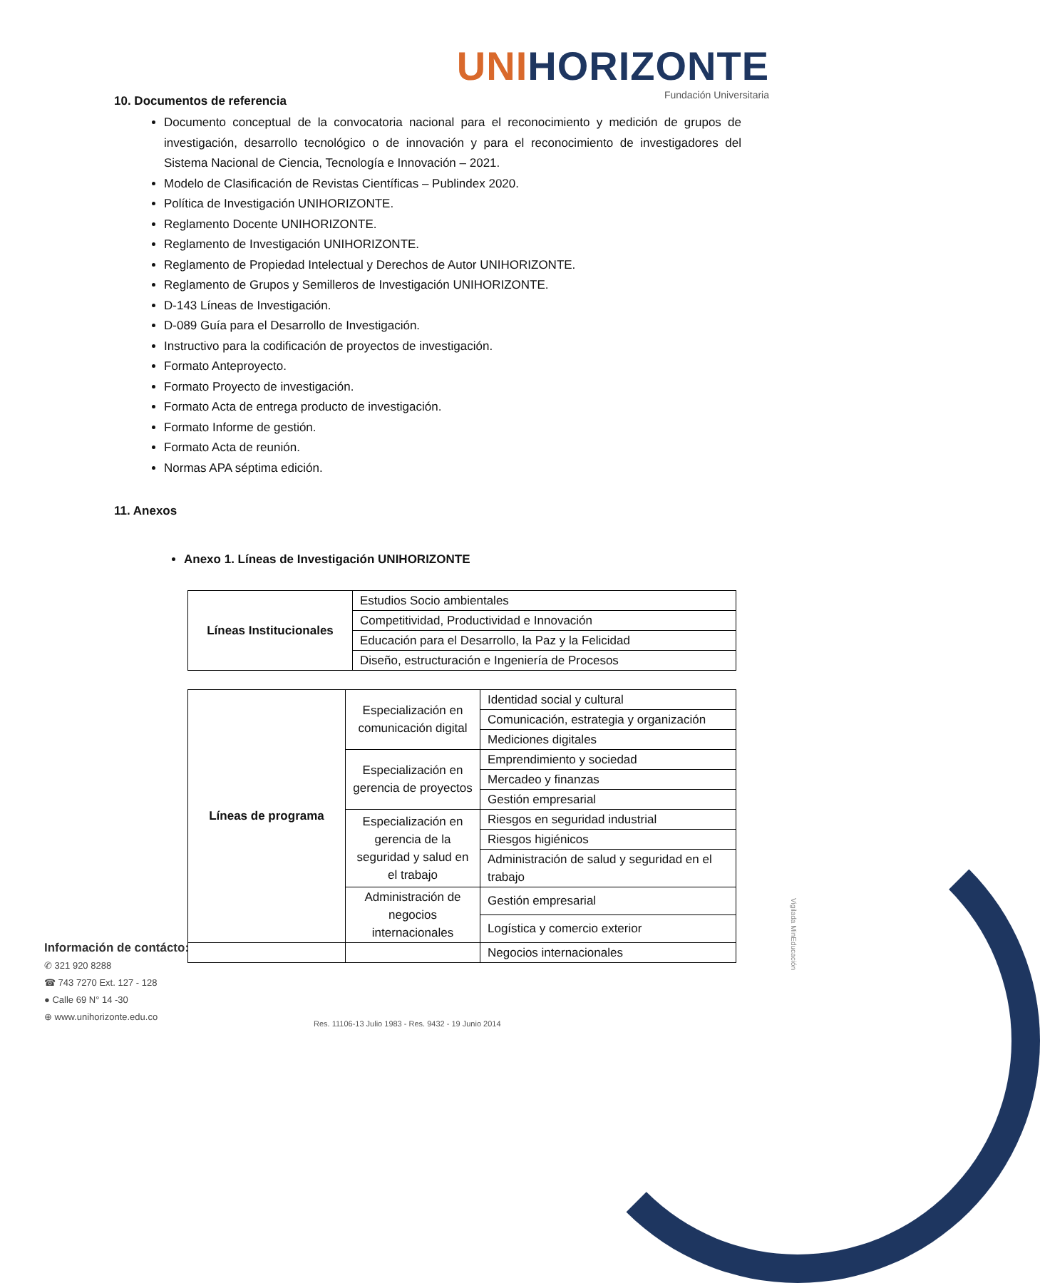UNIHORIZONTE
Fundación Universitaria
10. Documentos de referencia
Documento conceptual de la convocatoria nacional para el reconocimiento y medición de grupos de investigación, desarrollo tecnológico o de innovación y para el reconocimiento de investigadores del Sistema Nacional de Ciencia, Tecnología e Innovación – 2021.
Modelo de Clasificación de Revistas Científicas – Publindex 2020.
Política de Investigación UNIHORIZONTE.
Reglamento Docente UNIHORIZONTE.
Reglamento de Investigación UNIHORIZONTE.
Reglamento de Propiedad Intelectual y Derechos de Autor UNIHORIZONTE.
Reglamento de Grupos y Semilleros de Investigación UNIHORIZONTE.
D-143 Líneas de Investigación.
D-089 Guía para el Desarrollo de Investigación.
Instructivo para la codificación de proyectos de investigación.
Formato Anteproyecto.
Formato Proyecto de investigación.
Formato Acta de entrega producto de investigación.
Formato Informe de gestión.
Formato Acta de reunión.
Normas APA séptima edición.
11. Anexos
Anexo 1. Líneas de Investigación UNIHORIZONTE
| Líneas Institucionales | Estudios Socio ambientales |
| | Competitividad, Productividad e Innovación |
| | Educación para el Desarrollo, la Paz y la Felicidad |
| | Diseño, estructuración e Ingeniería de Procesos |
| Líneas de programa | Especialización en comunicación digital | Identidad social y cultural |
| | | Comunicación, estrategia y organización |
| | | Mediciones digitales |
| | Especialización en gerencia de proyectos | Emprendimiento y sociedad |
| | | Mercadeo y finanzas |
| | | Gestión empresarial |
| | Especialización en gerencia de la seguridad y salud en el trabajo | Riesgos en seguridad industrial |
| | | Riesgos higiénicos |
| | | Administración de salud y seguridad en el trabajo |
| | Administración de negocios internacionales | Gestión empresarial |
| | | Logística y comercio exterior |
| | | Negocios internacionales |
Información de contácto:
✆ 321 920 8288
☎ 743 7270 Ext. 127 - 128
● Calle 69 N° 14 -30
⊕ www.unihorizonte.edu.co
Res. 11106-13 Julio 1983 - Res. 9432 - 19 Junio 2014
Vigilada MinEducación